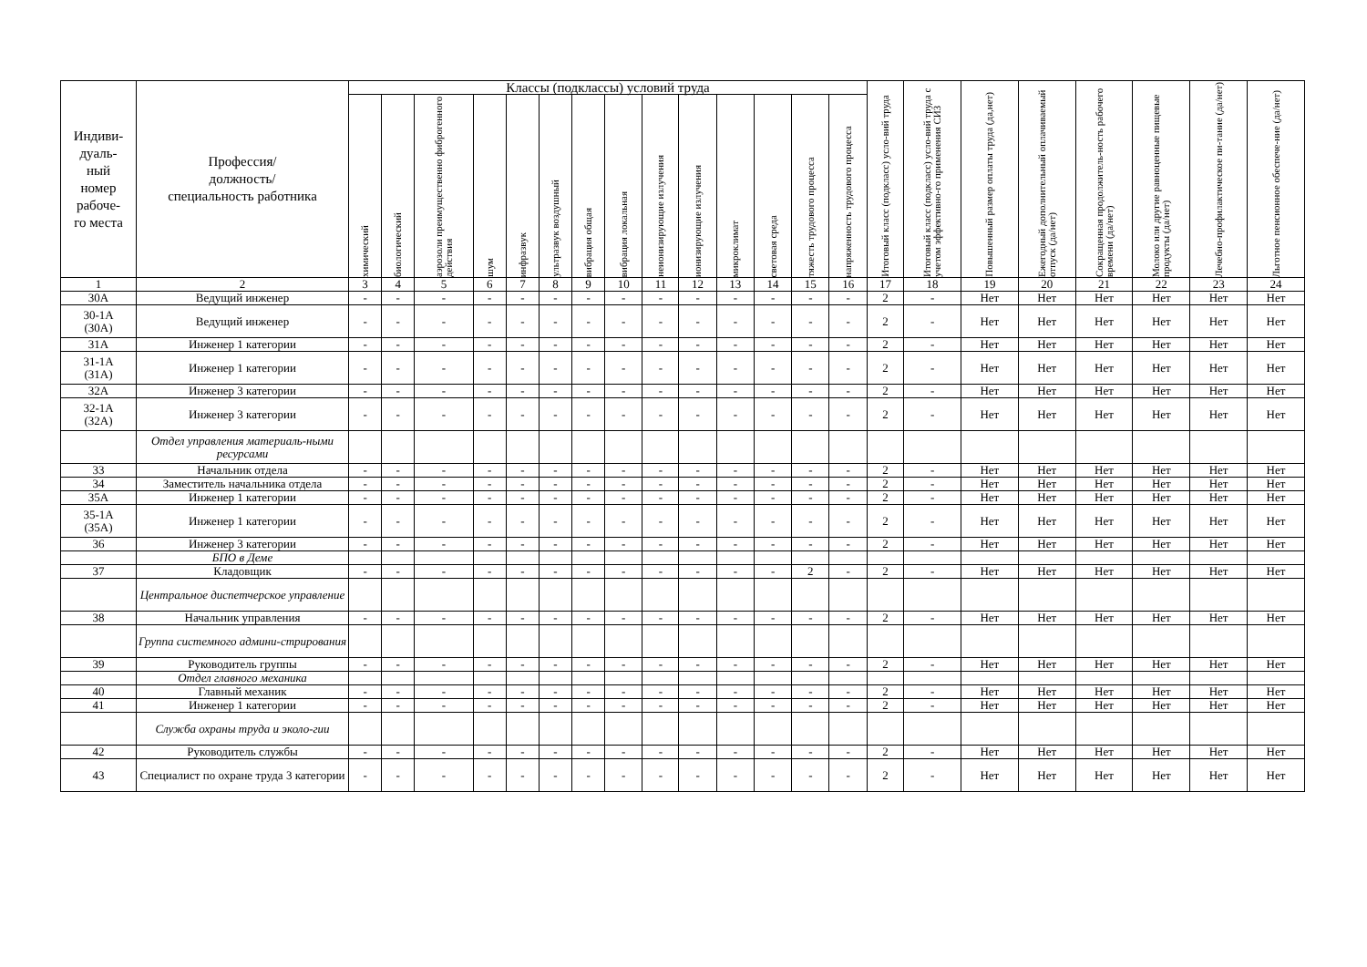| Индиви- дуаль- ный номер рабоче- го места | Профессия/ должность/ специальность работника | Классы (подклассы) условий труда | | | | | | | | | | | | | | Итоговый класс (подкласс) усло-вий труда | Итоговый класс (подкласс) усло-вий труда с учетом эффективно-го применения СИЗ | Повышенный размер оплаты труда (да,нет) | Ежегодный дополнительный оплачиваемый отпуск (да/нет) | Сокращенная продолжитель-ность рабочего времени (да/нет) | Молоко или другие равноценные пищевые продукты (да/нет) | Лечебно-профилактическое пи-тание (да/нет) | Льготное пенсионное обеспече-ние (да/нет) |
| --- | --- | --- | --- | --- | --- | --- | --- | --- | --- | --- | --- | --- | --- | --- | --- | --- | --- | --- | --- | --- | --- | --- | --- |
| | | химический | биологический | аэрозоли преимущественно фиброгенного действия | шум | инфразвук | ультразвук воздушный | вибрация общая | вибрация локальная | неионизирующие излучения | ионизирующие излучения | микроклимат | световая среда | тяжесть трудового процесса | напряженность трудового процесса | | | | | | | | |
| 1 | 2 | 3 | 4 | 5 | 6 | 7 | 8 | 9 | 10 | 11 | 12 | 13 | 14 | 15 | 16 | 17 | 18 | 19 | 20 | 21 | 22 | 23 | 24 |
| 30А | Ведущий инженер | - | - | - | - | - | - | - | - | - | - | - | - | - | - | 2 | - | Нет | Нет | Нет | Нет | Нет | Нет |
| 30-1А (30А) | Ведущий инженер | - | - | - | - | - | - | - | - | - | - | - | - | - | - | 2 | - | Нет | Нет | Нет | Нет | Нет | Нет |
| 31А | Инженер 1 категории | - | - | - | - | - | - | - | - | - | - | - | - | - | - | 2 | - | Нет | Нет | Нет | Нет | Нет | Нет |
| 31-1А (31А) | Инженер 1 категории | - | - | - | - | - | - | - | - | - | - | - | - | - | - | 2 | - | Нет | Нет | Нет | Нет | Нет | Нет |
| 32А | Инженер 3 категории | - | - | - | - | - | - | - | - | - | - | - | - | - | - | 2 | - | Нет | Нет | Нет | Нет | Нет | Нет |
| 32-1А (32А) | Инженер 3 категории | - | - | - | - | - | - | - | - | - | - | - | - | - | - | 2 | - | Нет | Нет | Нет | Нет | Нет | Нет |
| | Отдел управления материаль-ными ресурсами | | | | | | | | | | | | | | | | | | | | | | |
| 33 | Начальник отдела | - | - | - | - | - | - | - | - | - | - | - | - | - | - | 2 | - | Нет | Нет | Нет | Нет | Нет | Нет |
| 34 | Заместитель начальника отдела | - | - | - | - | - | - | - | - | - | - | - | - | - | - | 2 | - | Нет | Нет | Нет | Нет | Нет | Нет |
| 35А | Инженер 1 категории | - | - | - | - | - | - | - | - | - | - | - | - | - | - | 2 | - | Нет | Нет | Нет | Нет | Нет | Нет |
| 35-1А (35А) | Инженер 1 категории | - | - | - | - | - | - | - | - | - | - | - | - | - | - | 2 | - | Нет | Нет | Нет | Нет | Нет | Нет |
| 36 | Инженер 3 категории | - | - | - | - | - | - | - | - | - | - | - | - | - | - | 2 | - | Нет | Нет | Нет | Нет | Нет | Нет |
| | БПО в Деме | | | | | | | | | | | | | | | | | | | | | | |
| 37 | Кладовщик | - | - | - | - | - | - | - | - | - | - | - | - | 2 | - | 2 | - | Нет | Нет | Нет | Нет | Нет | Нет |
| | Центральное диспетчерское управление | | | | | | | | | | | | | | | | | | | | | | |
| 38 | Начальник управления | - | - | - | - | - | - | - | - | - | - | - | - | - | - | 2 | - | Нет | Нет | Нет | Нет | Нет | Нет |
| | Группа системного админи-стрирования | | | | | | | | | | | | | | | | | | | | | | |
| 39 | Руководитель группы | - | - | - | - | - | - | - | - | - | - | - | - | - | - | 2 | - | Нет | Нет | Нет | Нет | Нет | Нет |
| | Отдел главного механика | | | | | | | | | | | | | | | | | | | | | | |
| 40 | Главный механик | - | - | - | - | - | - | - | - | - | - | - | - | - | - | 2 | - | Нет | Нет | Нет | Нет | Нет | Нет |
| 41 | Инженер 1 категории | - | - | - | - | - | - | - | - | - | - | - | - | - | - | 2 | - | Нет | Нет | Нет | Нет | Нет | Нет |
| | Служба охраны труда и эколо-гии | | | | | | | | | | | | | | | | | | | | | | |
| 42 | Руководитель службы | - | - | - | - | - | - | - | - | - | - | - | - | - | - | 2 | - | Нет | Нет | Нет | Нет | Нет | Нет |
| 43 | Специалист по охране труда 3 категории | - | - | - | - | - | - | - | - | - | - | - | - | - | - | 2 | - | Нет | Нет | Нет | Нет | Нет | Нет |